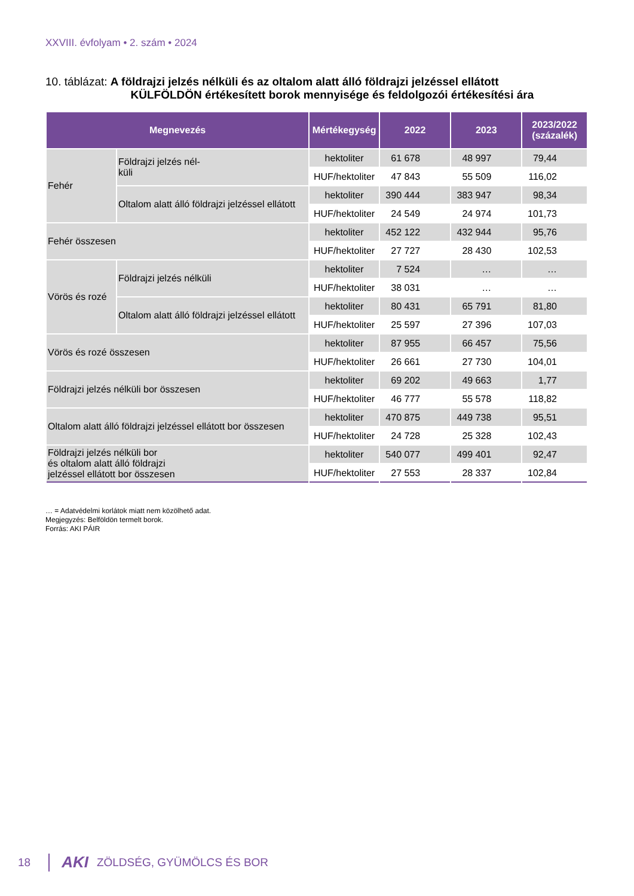XXVIII. évfolyam • 2. szám • 2024
10. táblázat: A földrajzi jelzés nélküli és az oltalom alatt álló földrajzi jelzéssel ellátott
KÜLFÖLDÖN értékesített borok mennyisége és feldolgozói értékesítési ára
| Megnevezés | | Mértékegység | 2022 | 2023 | 2023/2022 (százalék) |
| --- | --- | --- | --- | --- | --- |
| Fehér | Földrajzi jelzés nél- küli | hektoliter | 61 678 | 48 997 | 79,44 |
| | | HUF/hektoliter | 47 843 | 55 509 | 116,02 |
| | Oltalom alatt álló földrajzi jelzéssel ellátott | hektoliter | 390 444 | 383 947 | 98,34 |
| | | HUF/hektoliter | 24 549 | 24 974 | 101,73 |
| Fehér összesen | | hektoliter | 452 122 | 432 944 | 95,76 |
| | | HUF/hektoliter | 27 727 | 28 430 | 102,53 |
| Vörös és rozé | Földrajzi jelzés nélküli | hektoliter | 7 524 | … | … |
| | | HUF/hektoliter | 38 031 | … | … |
| | Oltalom alatt álló földrajzi jelzéssel ellátott | hektoliter | 80 431 | 65 791 | 81,80 |
| | | HUF/hektoliter | 25 597 | 27 396 | 107,03 |
| Vörös és rozé összesen | | hektoliter | 87 955 | 66 457 | 75,56 |
| | | HUF/hektoliter | 26 661 | 27 730 | 104,01 |
| Földrajzi jelzés nélküli bor összesen | | hektoliter | 69 202 | 49 663 | 1,77 |
| | | HUF/hektoliter | 46 777 | 55 578 | 118,82 |
| Oltalom alatt álló földrajzi jelzéssel ellátott bor összesen | | hektoliter | 470 875 | 449 738 | 95,51 |
| | | HUF/hektoliter | 24 728 | 25 328 | 102,43 |
| Földrajzi jelzés nélküli bor és oltalom alatt álló földrajzi jelzéssel ellátott bor összesen | | hektoliter | 540 077 | 499 401 | 92,47 |
| | | HUF/hektoliter | 27 553 | 28 337 | 102,84 |
… = Adatvédelmi korlátok miatt nem közölhető adat.
Megjegyzés: Belföldön termelt borok.
Forrás: AKI PÁIR
18
AKI ZÖLDSÉG, GYÜMÖLCS ÉS BOR